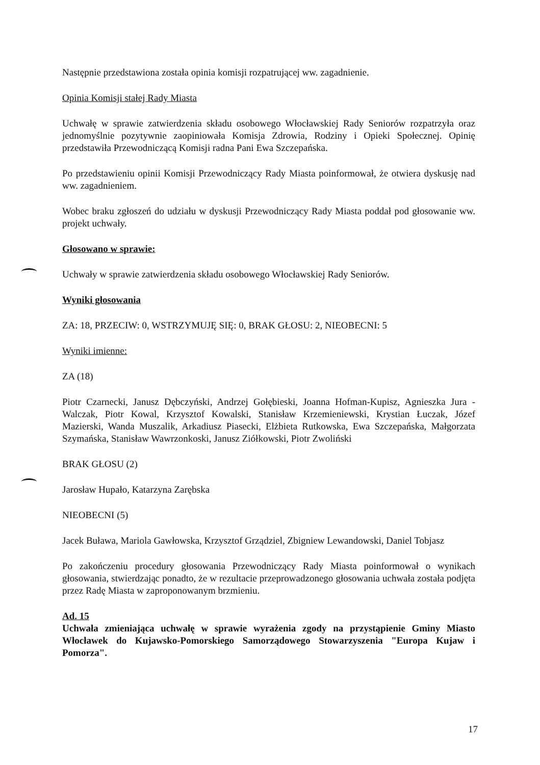Następnie przedstawiona została opinia komisji rozpatrującej ww. zagadnienie.
Opinia Komisji stałej Rady Miasta
Uchwałę w sprawie zatwierdzenia składu osobowego Włocławskiej Rady Seniorów rozpatrzyła oraz jednomyślnie pozytywnie zaopiniowała Komisja Zdrowia, Rodziny i Opieki Społecznej. Opinię przedstawiła Przewodniczącą Komisji radna Pani Ewa Szczepańska.
Po przedstawieniu opinii Komisji Przewodniczący Rady Miasta poinformował, że otwiera dyskusję nad ww. zagadnieniem.
Wobec braku zgłoszeń do udziału w dyskusji Przewodniczący Rady Miasta poddał pod głosowanie ww. projekt uchwały.
Głosowano w sprawie:
Uchwały w sprawie zatwierdzenia składu osobowego Włocławskiej Rady Seniorów.
Wyniki głosowania
ZA: 18, PRZECIW: 0, WSTRZYMUJĘ SIĘ: 0, BRAK GŁOSU: 2, NIEOBECNI: 5
Wyniki imienne:
ZA (18)
Piotr Czarnecki, Janusz Dębczyński, Andrzej Gołębieski, Joanna Hofman-Kupisz, Agnieszka Jura - Walczak, Piotr Kowal, Krzysztof Kowalski, Stanisław Krzemieniewski, Krystian Łuczak, Józef Mazierski, Wanda Muszalik, Arkadiusz Piasecki, Elżbieta Rutkowska, Ewa Szczepańska, Małgorzata Szymańska, Stanisław Wawrzonkoski, Janusz Ziółkowski, Piotr Zwoliński
BRAK GŁOSU (2)
Jarosław Hupało, Katarzyna Zarębska
NIEOBECNI (5)
Jacek Buława, Mariola Gawłowska, Krzysztof Grządziel, Zbigniew Lewandowski, Daniel Tobjasz
Po zakończeniu procedury głosowania Przewodniczący Rady Miasta poinformował o wynikach głosowania, stwierdzając ponadto, że w rezultacie przeprowadzonego głosowania uchwała została podjęta przez Radę Miasta w zaproponowanym brzmieniu.
Ad. 15
Uchwała zmieniająca uchwałę w sprawie wyrażenia zgody na przystąpienie Gminy Miasto Włocławek do Kujawsko-Pomorskiego Samorządowego Stowarzyszenia "Europa Kujaw i Pomorza".
17